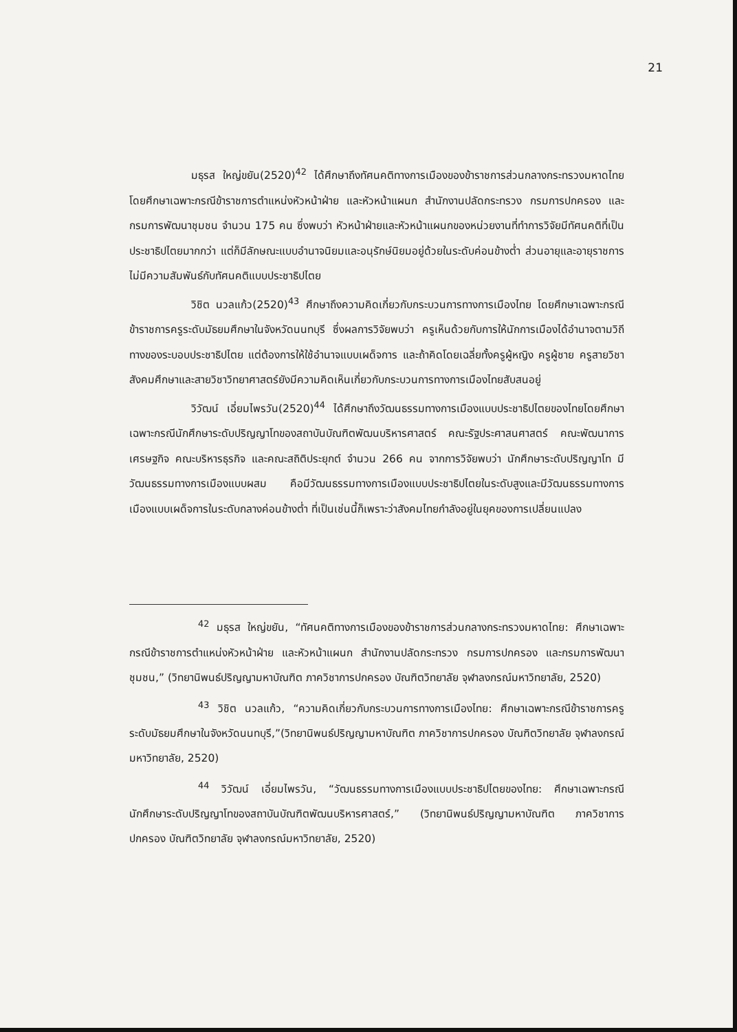21
มธุรส ใหญ่ขยัน(2520)<sup>42</sup> ได้ศึกษาถึงทัศนคติทางการเมืองของข้าราชการส่วนกลางกระทรวงมหาดไทย โดยศึกษาเฉพาะกรณีข้าราชการตำแหน่งหัวหน้าฝ่าย และหัวหน้าแผนก สำนักงานปลัดกระทรวง กรมการปกครอง และกรมการพัฒนาชุมชน จำนวน 175 คน ซึ่งพบว่า หัวหน้าฝ่ายและหัวหน้าแผนกของหน่วยงานที่ทำการวิจัยมีทัศนคติที่เป็นประชาธิปไตยมากกว่า แต่ก็มีลักษณะแบบอำนาจนิยมและอนุรักษ์นิยมอยู่ด้วยในระดับค่อนข้างต่ำ ส่วนอายุและอายุราชการ ไม่มีความสัมพันธ์กับทัศนคติแบบประชาธิปไตย
วิชิต นวลแก้ว(2520)<sup>43</sup> ศึกษาถึงความคิดเกี่ยวกับกระบวนการทางการเมืองไทย โดยศึกษาเฉพาะกรณีข้าราชการครูระดับมัธยมศึกษาในจังหวัดนนทบุรี ซึ่งผลการวิจัยพบว่า ครูเห็นด้วยกับการให้นักการเมืองได้อำนาจตามวิถีทางของระบอบประชาธิปไตย แต่ต้องการให้ใช้อำนาจแบบเผด็จการ และถ้าคิดโดยเฉลี่ยทั้งครูผู้หญิง ครูผู้ชาย ครูสายวิชาสังคมศึกษาและสายวิชาวิทยาศาสตร์ยังมีความคิดเห็นเกี่ยวกับกระบวนการทางการเมืองไทยสับสนอยู่
วิวัฒน์ เอี่ยมไพรวัน(2520)<sup>44</sup> ได้ศึกษาถึงวัฒนธรรมทางการเมืองแบบประชาธิปไตยของไทยโดยศึกษาเฉพาะกรณีนักศึกษาระดับปริญญาโทของสถาบันบัณฑิตพัฒนบริหารศาสตร์ คณะรัฐประศาสนศาสตร์ คณะพัฒนาการเศรษฐกิจ คณะบริหารธุรกิจ และคณะสถิติประยุกต์ จำนวน 266 คน จากการวิจัยพบว่า นักศึกษาระดับปริญญาโท มีวัฒนธรรมทางการเมืองแบบผสม คือมีวัฒนธรรมทางการเมืองแบบประชาธิปไตยในระดับสูงและมีวัฒนธรรมทางการเมืองแบบเผด็จการในระดับกลางค่อนข้างต่ำ ที่เป็นเช่นนี้ก็เพราะว่าสังคมไทยกำลังอยู่ในยุคของการเปลี่ยนแปลง
<sup>42</sup> มธุรส ใหญ่ขยัน, “ทัศนคติทางการเมืองของข้าราชการส่วนกลางกระทรวงมหาดไทย: ศึกษาเฉพาะกรณีข้าราชการตำแหน่งหัวหน้าฝ่าย และหัวหน้าแผนก สำนักงานปลัดกระทรวง กรมการปกครอง และกรมการพัฒนาชุมชน,” (วิทยานิพนธ์ปริญญามหาบัณฑิต ภาควิชาการปกครอง บัณฑิตวิทยาลัย จุฬาลงกรณ์มหาวิทยาลัย, 2520)
<sup>43</sup> วิชิต นวลแก้ว, “ความคิดเกี่ยวกับกระบวนการทางการเมืองไทย: ศึกษาเฉพาะกรณีข้าราชการครูระดับมัธยมศึกษาในจังหวัดนนทบุรี,”(วิทยานิพนธ์ปริญญามหาบัณฑิต ภาควิชาการปกครอง บัณฑิตวิทยาลัย จุฬาลงกรณ์มหาวิทยาลัย, 2520)
<sup>44</sup> วิวัฒน์ เอี่ยมไพรวัน, “วัฒนธรรมทางการเมืองแบบประชาธิปไตยของไทย: ศึกษาเฉพาะกรณีนักศึกษาระดับปริญญาโทของสถาบันบัณฑิตพัฒนบริหารศาสตร์,” (วิทยานิพนธ์ปริญญามหาบัณฑิต ภาควิชาการปกครอง บัณฑิตวิทยาลัย จุฬาลงกรณ์มหาวิทยาลัย, 2520)